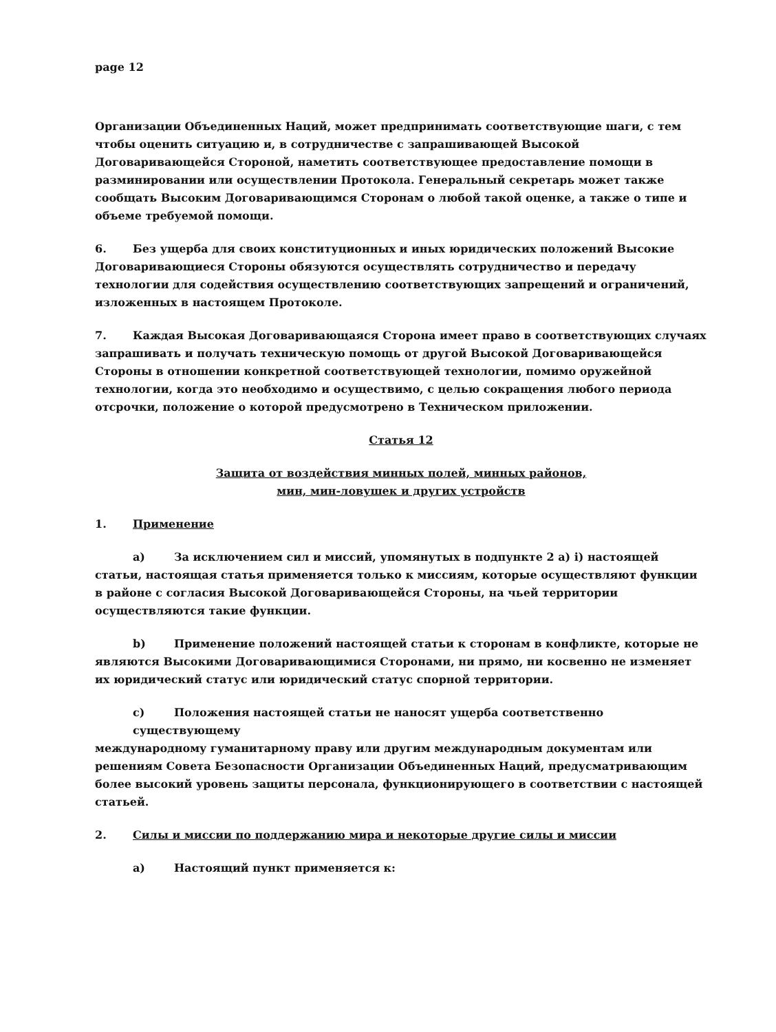page 12
Организации Объединенных Наций, может предпринимать соответствующие шаги, с тем чтобы оценить ситуацию и, в сотрудничестве с запрашивающей Высокой Договаривающейся Стороной, наметить соответствующее предоставление помощи в разминировании или осуществлении Протокола. Генеральный секретарь может также сообщать Высоким Договаривающимся Сторонам о любой такой оценке, а также о типе и объеме требуемой помощи.
6. Без ущерба для своих конституционных и иных юридических положений Высокие Договаривающиеся Стороны обязуются осуществлять сотрудничество и передачу технологии для содействия осуществлению соответствующих запрещений и ограничений, изложенных в настоящем Протоколе.
7. Каждая Высокая Договаривающаяся Сторона имеет право в соответствующих случаях запрашивать и получать техническую помощь от другой Высокой Договаривающейся Стороны в отношении конкретной соответствующей технологии, помимо оружейной технологии, когда это необходимо и осуществимо, с целью сокращения любого периода отсрочки, положение о которой предусмотрено в Техническом приложении.
Статья 12
Защита от воздействия минных полей, минных районов,
мин, мин-ловушек и других устройств
1. Применение
a) За исключением сил и миссий, упомянутых в подпункте 2 a) i) настоящей
статьи, настоящая статья применяется только к миссиям, которые осуществляют функции в районе с согласия Высокой Договаривающейся Стороны, на чьей территории осуществляются такие функции.
b) Применение положений настоящей статьи к сторонам в конфликте, которые не
являются Высокими Договаривающимися Сторонами, ни прямо, ни косвенно не изменяет их юридический статус или юридический статус спорной территории.
c) Положения настоящей статьи не наносят ущерба соответственно существующему
международному гуманитарному праву или другим международным документам или решениям Совета Безопасности Организации Объединенных Наций, предусматривающим более высокий уровень защиты персонала, функционирующего в соответствии с настоящей статьей.
2. Силы и миссии по поддержанию мира и некоторые другие силы и миссии
a) Настоящий пункт применяется к: